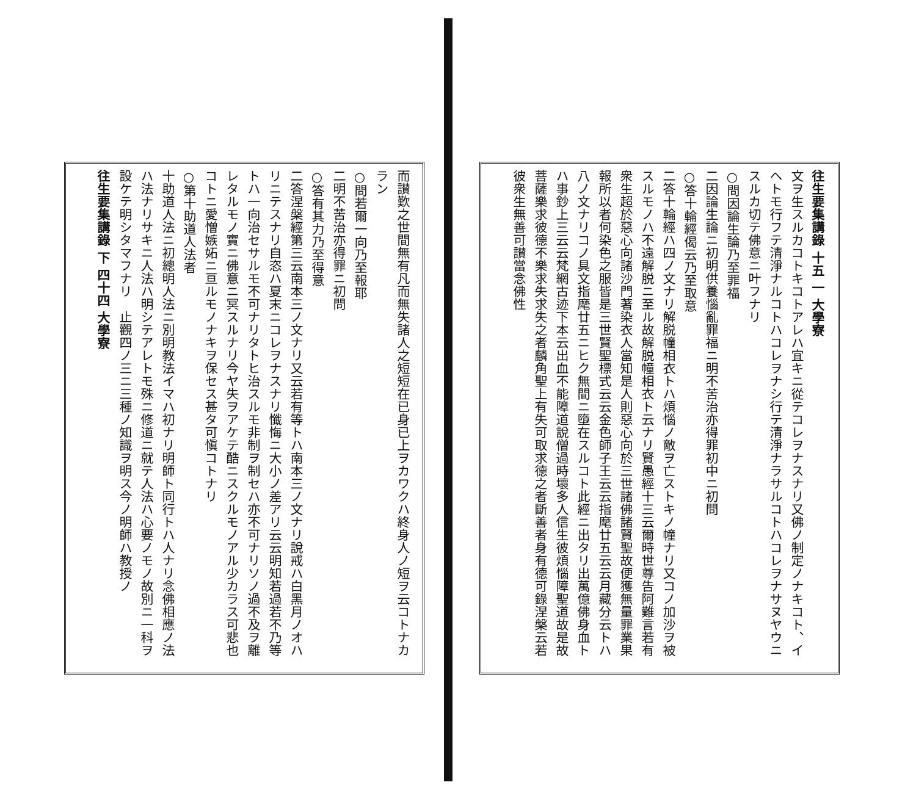往生要集講錄 十五 一 大學寮
文ヲ生スルカコトキコトアレハ宜キニ從テコレヲナスナリ又佛ノ制定ノナキコト、イヘトモ行フテ清淨ナルコトハコレヲナシ行テ清淨ナラサルコトハコレヲナサヌヤウニスルカ切テ佛意ニ叶フナリ
○問因論生論乃至罪福
二因論生論ニ初明供養惱亂罪福ニ明不苦治亦得罪初中ニ初問
○答十輪經偈云乃至取意
二答十輪經ハ四ノ文ナリ解脱幢相衣トハ煩惱ノ敵ヲ亡ストキノ幢ナリ又コノ加沙ヲ被スルモノハ不遠解脱ニ至ル故解脱幢相衣ト云ナリ賢愚經十三云爾時世尊告阿難言若有衆生超於惡心向諸沙門著染衣人當知是人則惡心向於三世諸佛諸賢聖故便獲無量罪業果報所以者何染色之服皆是三世賢聖標式云云金色師子王云云指麾廿五云云月藏分云トハ八ノ文ナリコノ具文指麾廿五ニヒク無間ニ墮在スルコト此經ニ出タリ出萬億佛身血トハ事鈔上三云云梵網古迹下本云出血不能障道說僧過時壞多人信生彼煩惱障聖道故是故菩薩樂求彼德不樂求失求失之者麟角聖上有失可取求德之者斷善者身有德可錄涅槃云若彼衆生無善可讃當念佛性
而讃歎之世間無有凡而無失諸人之短短在已身已上ヲカワクハ終身人ノ短ヲ云コトナカラン
○問若爾一向乃至報耶
二明不苦治亦得罪ニ初問
○答有其力乃至得意
二答涅槃經第三云南本三ノ文ナリ又云若有等トハ南本三ノ文ナリ說戒ハ白黑月ノオハリニテスナリ自恣ハ夏末ニコレヲナスナリ懺悔ニ大小ノ差アリ云云明知若過若不乃等トハ一向治セサルモ不可ナリタトヒ治スルモ非制ヲ制セハ亦不可ナリソノ過不及ヲ離レタルモノ實ニ佛意ニ冥スルナリ今ヤ失ヲアケテ酷ニスクルモノアル少カラス可悲也コトニ愛憎嫉妬ニ亘ルモノナキヲ保セス甚タ可愼コトナリ
○第十助道人法者
十助道人法ニ初總明人法ニ別明教法イマハ初ナリ明師ト同行トハ人ナリ念佛相應ノ法ハ法ナリサキニ人法ハ明シテアレトモ殊ニ修道ニ就テ人法ハ心要ノモノ故別ニ一科ヲ設ケテ明シタマフナリ　止觀四ノ三ニ三種ノ知識ヲ明ス今ノ明師ハ教授ノ
往生要集講錄 下 四十四 大學寮